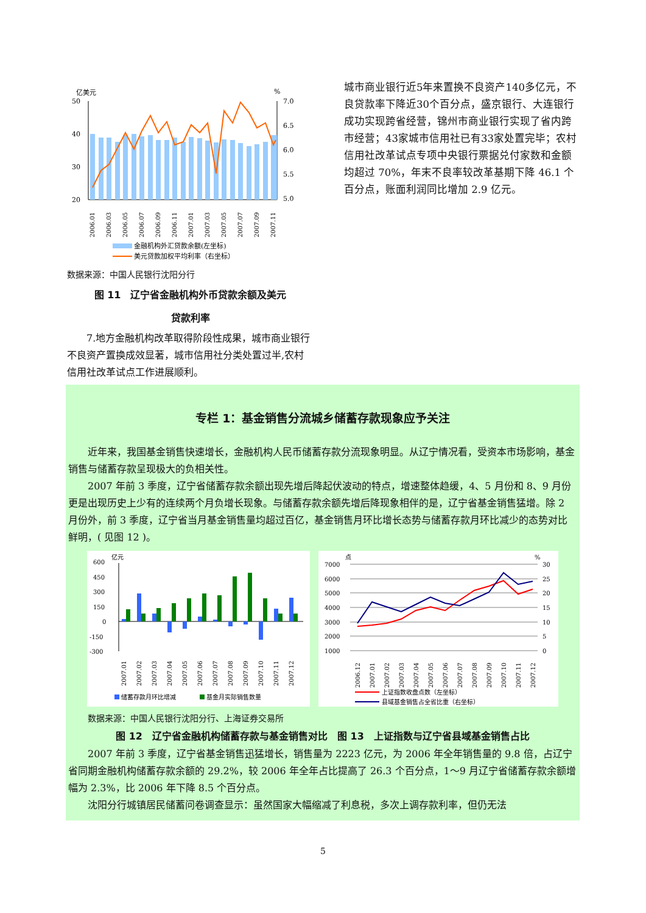亿美元
%
50
40
30
20
7.0
6.5
6.0
5.5
5.0
2006.01
2006.03
2006.05
2006.07
2006.09
2006.11
2007.01
2007.03
2007.05
2007.07
2007.09
2007.11
金融机构外汇贷款余额(左坐标)
美元贷款加权平均利率（右坐标）
数据来源：中国人民银行沈阳分行
图 11　辽宁省金融机构外币贷款余额及美元
贷款利率
　　7.地方金融机构改革取得阶段性成果，城市商业银行不良资产置换成效显著，城市信用社分类处置过半,农村信用社改革试点工作进展顺利。
城市商业银行近5年来置换不良资产140多亿元，不良贷款率下降近30个百分点，盛京银行、大连银行成功实现跨省经营，锦州市商业银行实现了省内跨市经营；43家城市信用社已有33家处置完毕；农村信用社改革试点专项中央银行票据兑付家数和金额均超过 70%，年末不良率较改革基期下降 46.1 个百分点，账面利润同比增加 2.9 亿元。
专栏 1：基金销售分流城乡储蓄存款现象应予关注
　　近年来，我国基金销售快速增长，金融机构人民币储蓄存款分流现象明显。从辽宁情况看，受资本市场影响，基金销售与储蓄存款呈现极大的负相关性。
　　2007 年前 3 季度，辽宁省储蓄存款余额出现先增后降起伏波动的特点，增速整体趋缓，4、5 月份和 8、9 月份更是出现历史上少有的连续两个月负增长现象。与储蓄存款余额先增后降现象相伴的是，辽宁省基金销售猛增。除 2 月份外，前 3 季度，辽宁省当月基金销售量均超过百亿，基金销售月环比增长态势与储蓄存款月环比减少的态势对比鲜明，( 见图 12 )。
亿元
600
450
300
150
0
-150
-300
2007.01
2007.02
2007.03
2007.04
2007.05
2007.06
2007.07
2007.08
2007.09
2007.10
2007.11
2007.12
储蓄存款月环比增减
基金月实际销售数量
点
%
7000
6000
5000
4000
3000
2000
1000
30
25
20
15
10
5
0
2006.12
2007.01
2007.02
2007.03
2007.04
2007.05
2007.06
2007.07
2007.08
2007.09
2007.10
2007.11
2007.12
上证指数收盘点数（左坐标）
县域基金销售占全省比重（右坐标）
数据来源：中国人民银行沈阳分行、上海证券交易所
图 12　辽宁省金融机构储蓄存款与基金销售对比　图 13　上证指数与辽宁省县域基金销售占比
　　2007 年前 3 季度，辽宁省基金销售迅猛增长，销售量为 2223 亿元，为 2006 年全年销售量的 9.8 倍，占辽宁省同期金融机构储蓄存款余额的 29.2%，较 2006 年全年占比提高了 26.3 个百分点，1～9 月辽宁省储蓄存款余额增幅为 2.3%，比 2006 年下降 8.5 个百分点。
　　沈阳分行城镇居民储蓄问卷调查显示：虽然国家大幅缩减了利息税，多次上调存款利率，但仍无法
5